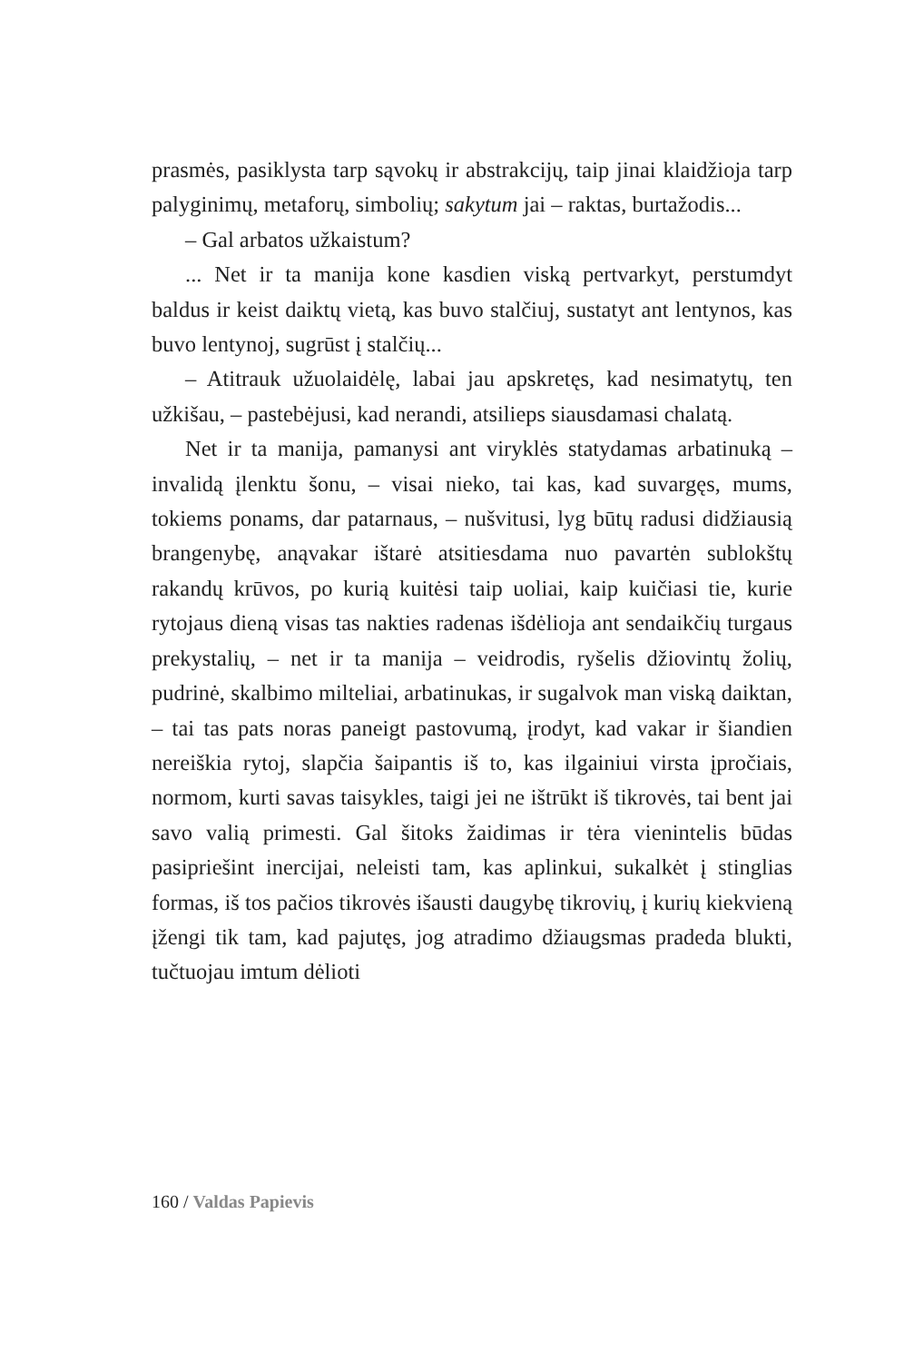prasmės, pasiklysta tarp sąvokų ir abstrakcijų, taip jinai klaidžioja tarp palyginimų, metaforų, simbolių; sakytum jai – raktas, burtažodis...
– Gal arbatos užkaistum?
... Net ir ta manija kone kasdien viską pertvarkyt, perstumdyt baldus ir keist daiktų vietą, kas buvo stalčiuj, sustatyt ant lentynos, kas buvo lentynoj, sugrūst į stalčių...
– Atitrauk užuolaidėlę, labai jau apskretęs, kad nesimatytų, ten užkišau, – pastebėjusi, kad nerandi, atsilieps siausdamasi chalatą.
Net ir ta manija, pamanysi ant viryklės statydamas arbatinuką – invalidą įlenktu šonu, – visai nieko, tai kas, kad suvargęs, mums, tokiems ponams, dar patarnaus, – nušvitusi, lyg būtų radusi didžiausią brangenybę, anąvakar ištarė atsitiesdama nuo pavartėn sublokštų rakandų krūvos, po kurią kuitėsi taip uoliai, kaip kuičiasi tie, kurie rytojaus dieną visas tas nakties radenas išdėlioja ant sendaikčių turgaus prekystalių, – net ir ta manija – veidrodis, ryšelis džiovintų žolių, pudrinė, skalbimo milteliai, arbatinukas, ir sugalvok man viską daiktan, – tai tas pats noras paneigt pastovumą, įrodyt, kad vakar ir šiandien nereiškia rytoj, slapčia šaipantis iš to, kas ilgainiui virsta įpročiais, normom, kurti savas taisykles, taigi jei ne ištrūkt iš tikrovės, tai bent jai savo valią primesti. Gal šitoks žaidimas ir tėra vienintelis būdas pasipriešint inercijai, neleisti tam, kas aplinkui, sukalkėt į stinglias formas, iš tos pačios tikrovės išausti daugybę tikrovių, į kurių kiekvieną įžengi tik tam, kad pajutęs, jog atradimo džiaugsmas pradeda blukti, tučtuojau imtum dėlioti
160 / Valdas Papievis